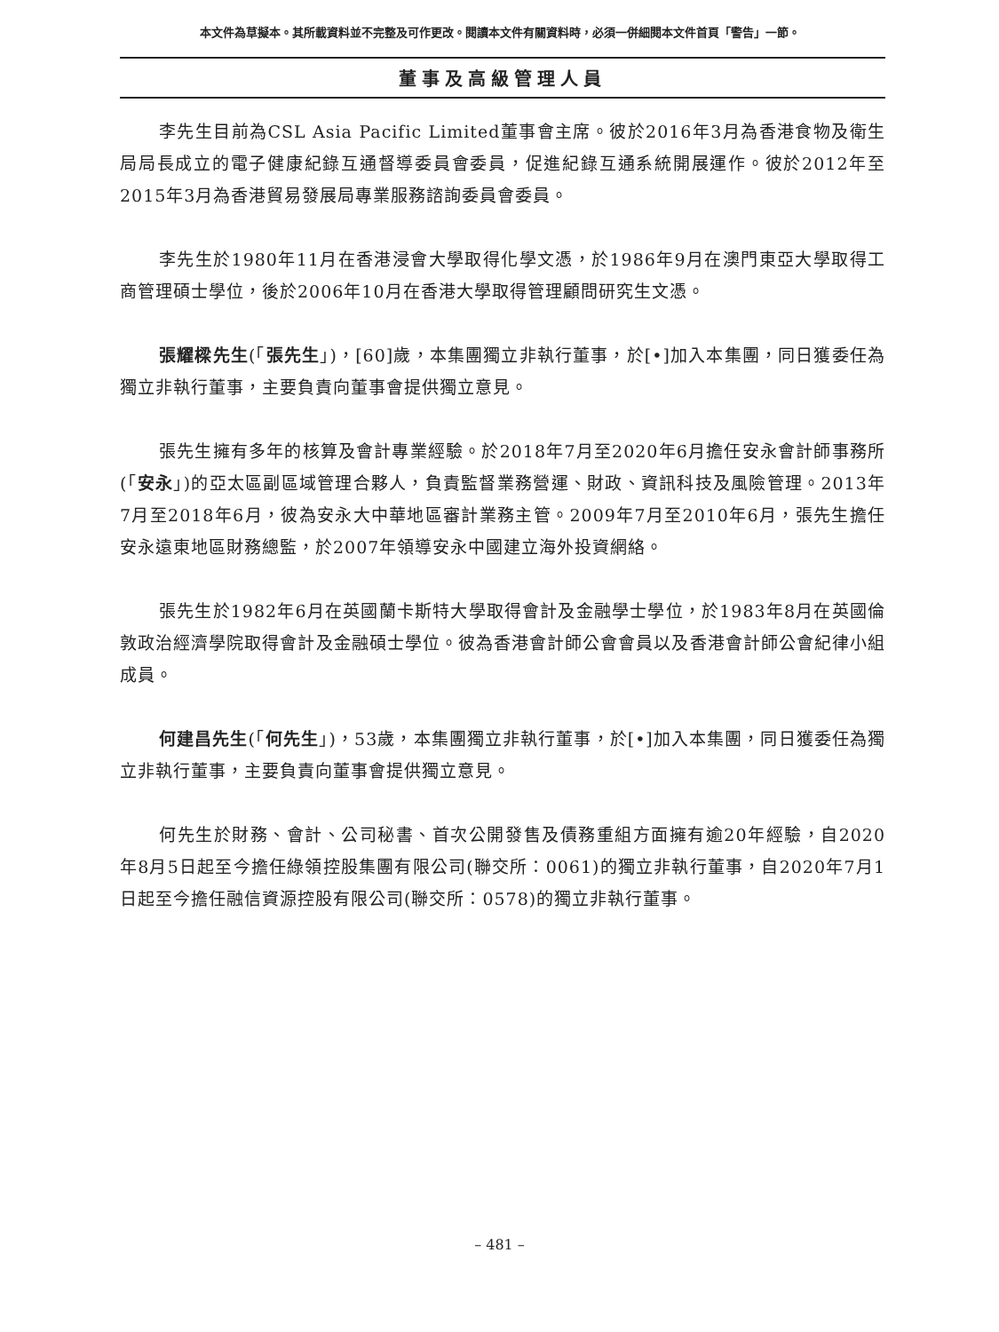本文件為草擬本。其所載資料並不完整及可作更改。閱讀本文件有關資料時，必須一併細閱本文件首頁「警告」一節。
董事及高級管理人員
李先生目前為CSL Asia Pacific Limited董事會主席。彼於2016年3月為香港食物及衛生局局長成立的電子健康紀錄互通督導委員會委員，促進紀錄互通系統開展運作。彼於2012年至2015年3月為香港貿易發展局專業服務諮詢委員會委員。
李先生於1980年11月在香港浸會大學取得化學文憑，於1986年9月在澳門東亞大學取得工商管理碩士學位，後於2006年10月在香港大學取得管理顧問研究生文憑。
張耀樑先生(「張先生」)，[60]歲，本集團獨立非執行董事，於[•]加入本集團，同日獲委任為獨立非執行董事，主要負責向董事會提供獨立意見。
張先生擁有多年的核算及會計專業經驗。於2018年7月至2020年6月擔任安永會計師事務所(「安永」)的亞太區副區域管理合夥人，負責監督業務營運、財政、資訊科技及風險管理。2013年7月至2018年6月，彼為安永大中華地區審計業務主管。2009年7月至2010年6月，張先生擔任安永遠東地區財務總監，於2007年領導安永中國建立海外投資網絡。
張先生於1982年6月在英國蘭卡斯特大學取得會計及金融學士學位，於1983年8月在英國倫敦政治經濟學院取得會計及金融碩士學位。彼為香港會計師公會會員以及香港會計師公會紀律小組成員。
何建昌先生(「何先生」)，53歲，本集團獨立非執行董事，於[•]加入本集團，同日獲委任為獨立非執行董事，主要負責向董事會提供獨立意見。
何先生於財務、會計、公司秘書、首次公開發售及債務重組方面擁有逾20年經驗，自2020年8月5日起至今擔任綠領控股集團有限公司(聯交所：0061)的獨立非執行董事，自2020年7月1日起至今擔任融信資源控股有限公司(聯交所：0578)的獨立非執行董事。
– 481 –